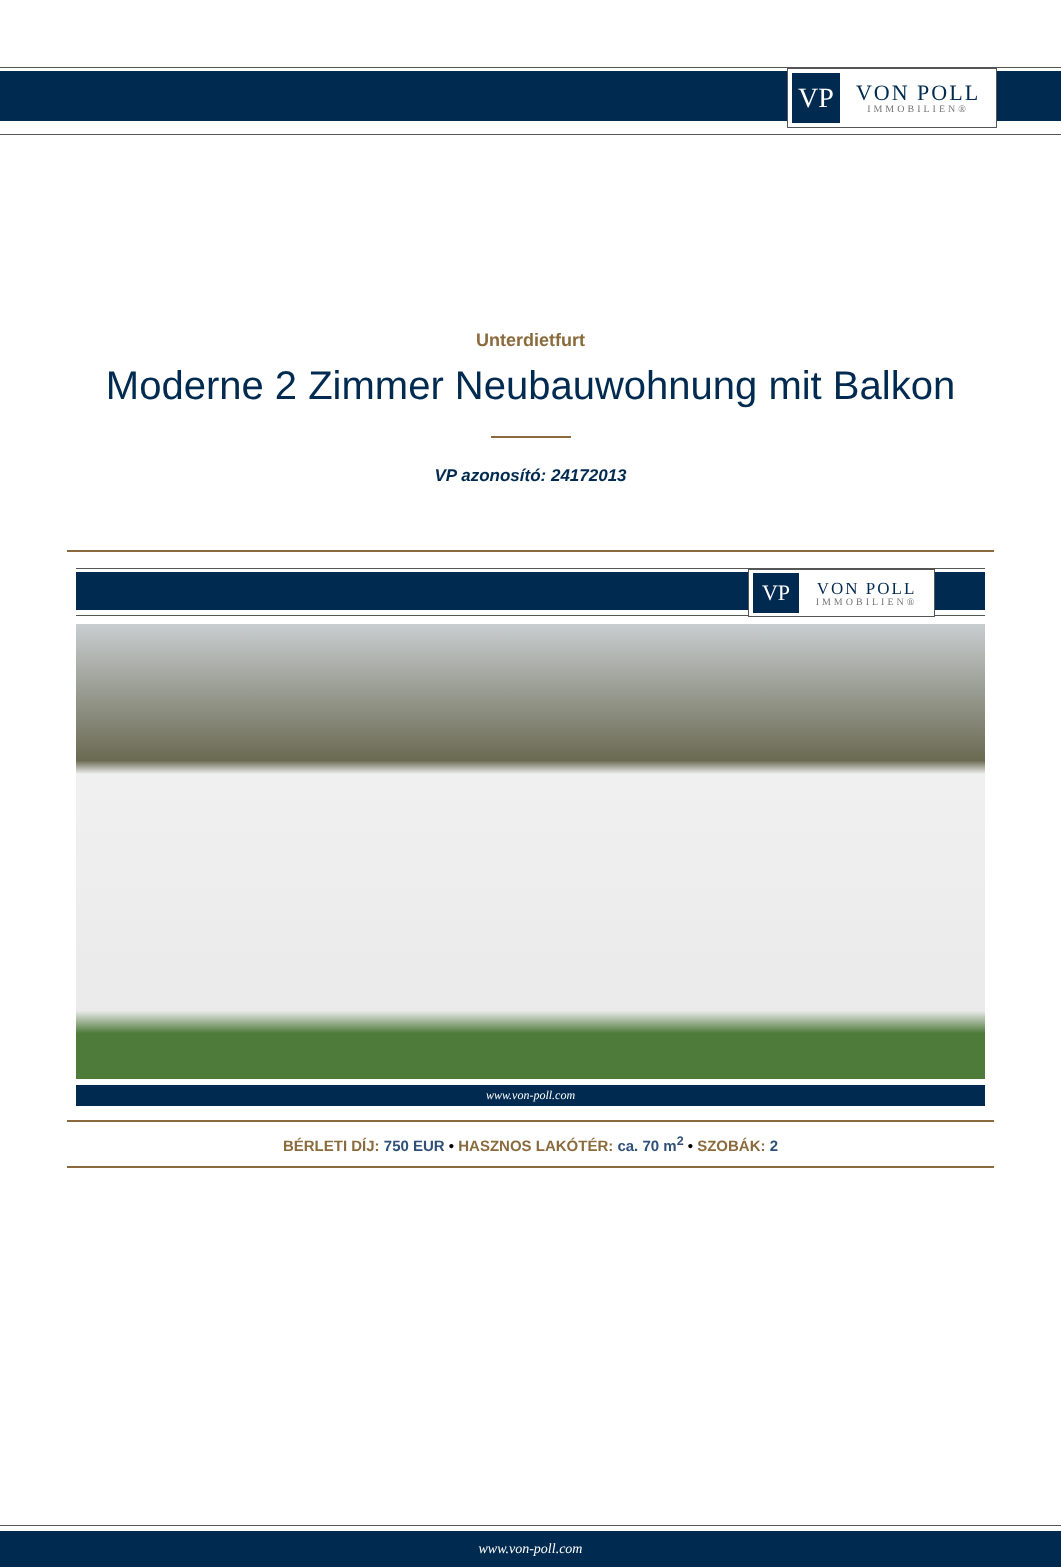VP
VON POLL
IMMOBILIEN®
Unterdietfurt
Moderne 2 Zimmer Neubauwohnung mit Balkon
VP azonosító: 24172013
VP
VON POLL
IMMOBILIEN®
www.von-poll.com
BÉRLETI DÍJ: 750 EUR • HASZNOS LAKÓTÉR: ca. 70 m<sup>2</sup> • SZOBÁK: 2
www.von-poll.com